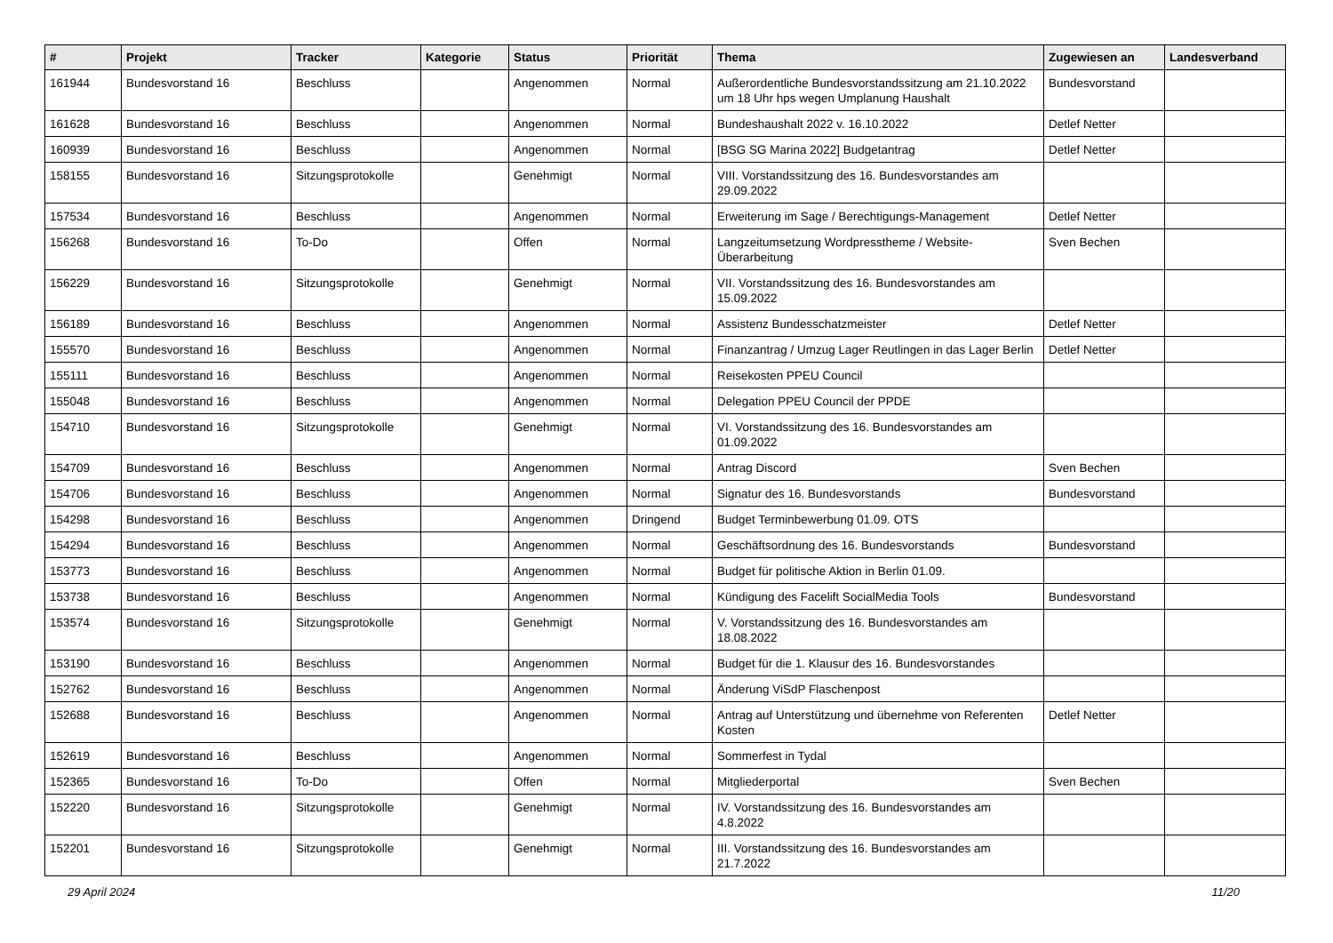| # | Projekt | Tracker | Kategorie | Status | Priorität | Thema | Zugewiesen an | Landesverband |
| --- | --- | --- | --- | --- | --- | --- | --- | --- |
| 161944 | Bundesvorstand 16 | Beschluss | | Angenommen | Normal | Außerordentliche Bundesvorstandssitzung am 21.10.2022 um 18 Uhr hps wegen Umplanung Haushalt | Bundesvorstand | |
| 161628 | Bundesvorstand 16 | Beschluss | | Angenommen | Normal | Bundeshaushalt 2022 v. 16.10.2022 | Detlef Netter | |
| 160939 | Bundesvorstand 16 | Beschluss | | Angenommen | Normal | [BSG SG Marina 2022] Budgetantrag | Detlef Netter | |
| 158155 | Bundesvorstand 16 | Sitzungsprotokolle | | Genehmigt | Normal | VIII. Vorstandssitzung des 16. Bundesvorstandes am 29.09.2022 | | |
| 157534 | Bundesvorstand 16 | Beschluss | | Angenommen | Normal | Erweiterung im Sage / Berechtigungs-Management | Detlef Netter | |
| 156268 | Bundesvorstand 16 | To-Do | | Offen | Normal | Langzeitumsetzung Wordpresstheme / Website-Überarbeitung | Sven Bechen | |
| 156229 | Bundesvorstand 16 | Sitzungsprotokolle | | Genehmigt | Normal | VII. Vorstandssitzung des 16. Bundesvorstandes am 15.09.2022 | | |
| 156189 | Bundesvorstand 16 | Beschluss | | Angenommen | Normal | Assistenz Bundesschatzmeister | Detlef Netter | |
| 155570 | Bundesvorstand 16 | Beschluss | | Angenommen | Normal | Finanzantrag / Umzug Lager Reutlingen in das Lager Berlin | Detlef Netter | |
| 155111 | Bundesvorstand 16 | Beschluss | | Angenommen | Normal | Reisekosten PPEU Council | | |
| 155048 | Bundesvorstand 16 | Beschluss | | Angenommen | Normal | Delegation PPEU Council der PPDE | | |
| 154710 | Bundesvorstand 16 | Sitzungsprotokolle | | Genehmigt | Normal | VI. Vorstandssitzung des 16. Bundesvorstandes am 01.09.2022 | | |
| 154709 | Bundesvorstand 16 | Beschluss | | Angenommen | Normal | Antrag Discord | Sven Bechen | |
| 154706 | Bundesvorstand 16 | Beschluss | | Angenommen | Normal | Signatur des 16. Bundesvorstands | Bundesvorstand | |
| 154298 | Bundesvorstand 16 | Beschluss | | Angenommen | Dringend | Budget Terminbewerbung 01.09. OTS | | |
| 154294 | Bundesvorstand 16 | Beschluss | | Angenommen | Normal | Geschäftsordnung des 16. Bundesvorstands | Bundesvorstand | |
| 153773 | Bundesvorstand 16 | Beschluss | | Angenommen | Normal | Budget für politische Aktion in Berlin 01.09. | | |
| 153738 | Bundesvorstand 16 | Beschluss | | Angenommen | Normal | Kündigung des Facelift SocialMedia Tools | Bundesvorstand | |
| 153574 | Bundesvorstand 16 | Sitzungsprotokolle | | Genehmigt | Normal | V. Vorstandssitzung des 16. Bundesvorstandes am 18.08.2022 | | |
| 153190 | Bundesvorstand 16 | Beschluss | | Angenommen | Normal | Budget für die 1. Klausur des 16. Bundesvorstandes | | |
| 152762 | Bundesvorstand 16 | Beschluss | | Angenommen | Normal | Änderung ViSdP Flaschenpost | | |
| 152688 | Bundesvorstand 16 | Beschluss | | Angenommen | Normal | Antrag auf Unterstützung und übernehme von Referenten Kosten | Detlef Netter | |
| 152619 | Bundesvorstand 16 | Beschluss | | Angenommen | Normal | Sommerfest in Tydal | | |
| 152365 | Bundesvorstand 16 | To-Do | | Offen | Normal | Mitgliederportal | Sven Bechen | |
| 152220 | Bundesvorstand 16 | Sitzungsprotokolle | | Genehmigt | Normal | IV. Vorstandssitzung des 16. Bundesvorstandes am 4.8.2022 | | |
| 152201 | Bundesvorstand 16 | Sitzungsprotokolle | | Genehmigt | Normal | III. Vorstandssitzung des 16. Bundesvorstandes am 21.7.2022 | | |
29 April 2024 11/20